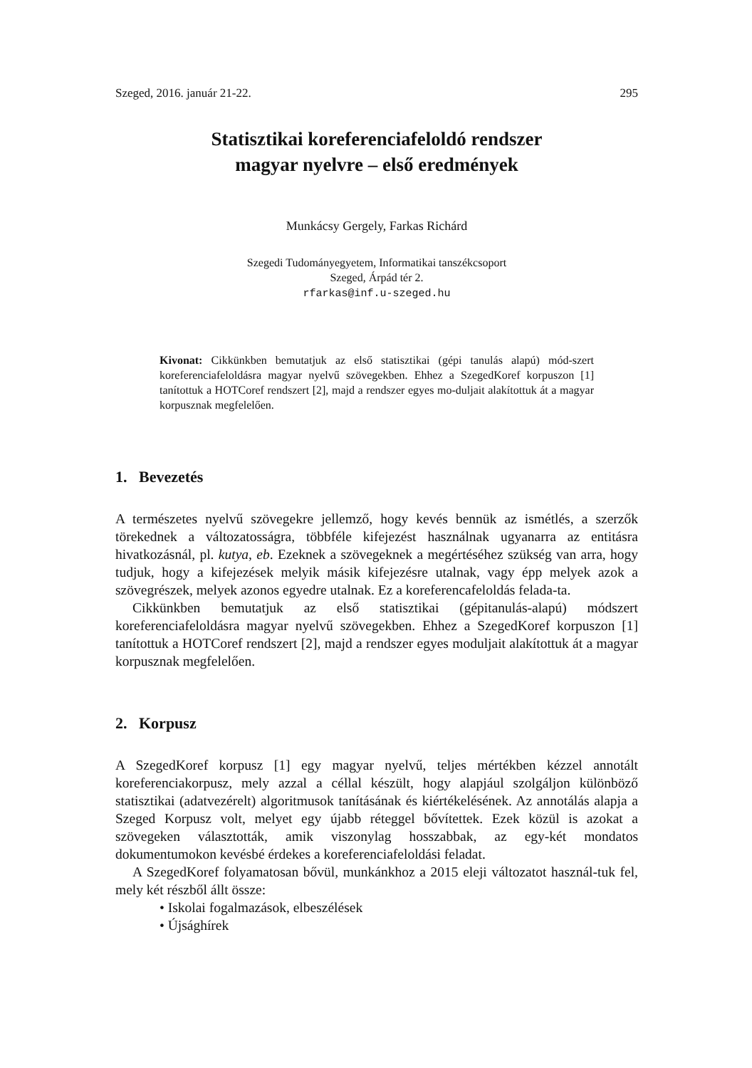Szeged, 2016. január 21-22. 295
Statisztikai koreferenciafeloldó rendszer
magyar nyelvre – első eredmények
Munkácsy Gergely, Farkas Richárd
Szegedi Tudományegyetem, Informatikai tanszékcsoport
Szeged, Árpád tér 2.
rfarkas@inf.u-szeged.hu
Kivonat: Cikkünkben bemutatjuk az első statisztikai (gépi tanulás alapú) mód-szert koreferenciafeloldásra magyar nyelvű szövegekben. Ehhez a SzegedKoref korpuszon [1] tanítottuk a HOTCoref rendszert [2], majd a rendszer egyes mo-duljait alakítottuk át a magyar korpusznak megfelelően.
1. Bevezetés
A természetes nyelvű szövegekre jellemző, hogy kevés bennük az ismétlés, a szerzők törekednek a változatosságra, többféle kifejezést használnak ugyanarra az entitásra hivatkozásnál, pl. kutya, eb. Ezeknek a szövegeknek a megértéséhez szükség van arra, hogy tudjuk, hogy a kifejezések melyik másik kifejezésre utalnak, vagy épp melyek azok a szövegrészek, melyek azonos egyedre utalnak. Ez a koreferencafeloldás felada-ta.
Cikkünkben bemutatjuk az első statisztikai (gépitanulás-alapú) módszert koreferenciafeloldásra magyar nyelvű szövegekben. Ehhez a SzegedKoref korpuszon [1] tanítottuk a HOTCoref rendszert [2], majd a rendszer egyes moduljait alakítottuk át a magyar korpusznak megfelelően.
2. Korpusz
A SzegedKoref korpusz [1] egy magyar nyelvű, teljes mértékben kézzel annotált koreferenciakorpusz, mely azzal a céllal készült, hogy alapjául szolgáljon különböző statisztikai (adatvezérelt) algoritmusok tanításának és kiértékelésének. Az annotálás alapja a Szeged Korpusz volt, melyet egy újabb réteggel bővítettek. Ezek közül is azokat a szövegeken választották, amik viszonylag hosszabbak, az egy-két mondatos dokumentumokon kevésbé érdekes a koreferenciafeloldási feladat.
A SzegedKoref folyamatosan bővül, munkánkhoz a 2015 eleji változatot használ-tuk fel, mely két részből állt össze:
• Iskolai fogalmazások, elbeszélések
• Újsághírek